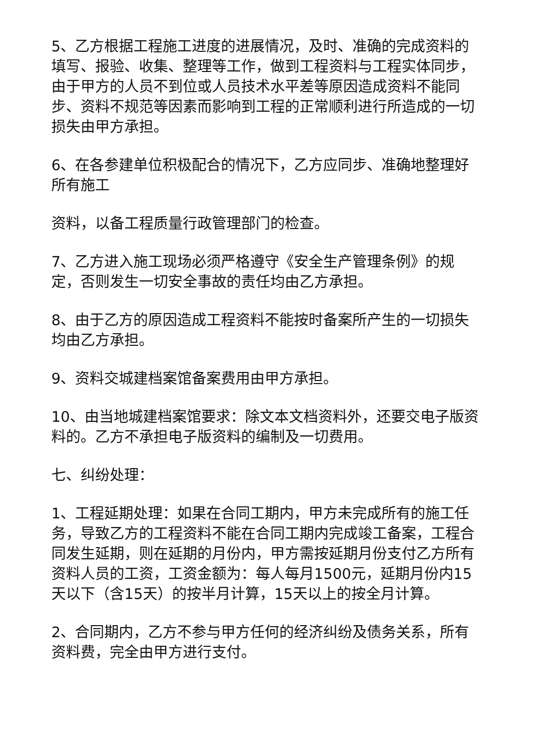5、乙方根据工程施工进度的进展情况，及时、准确的完成资料的填写、报验、收集、整理等工作，做到工程资料与工程实体同步，由于甲方的人员不到位或人员技术水平差等原因造成资料不能同步、资料不规范等因素而影响到工程的正常顺利进行所造成的一切损失由甲方承担。
6、在各参建单位积极配合的情况下，乙方应同步、准确地整理好所有施工
资料，以备工程质量行政管理部门的检查。
7、乙方进入施工现场必须严格遵守《安全生产管理条例》的规定，否则发生一切安全事故的责任均由乙方承担。
8、由于乙方的原因造成工程资料不能按时备案所产生的一切损失均由乙方承担。
9、资料交城建档案馆备案费用由甲方承担。
10、由当地城建档案馆要求：除文本文档资料外，还要交电子版资料的。乙方不承担电子版资料的编制及一切费用。
七、纠纷处理：
1、工程延期处理：如果在合同工期内，甲方未完成所有的施工任务，导致乙方的工程资料不能在合同工期内完成竣工备案，工程合同发生延期，则在延期的月份内，甲方需按延期月份支付乙方所有资料人员的工资，工资金额为：每人每月1500元，延期月份内15天以下（含15天）的按半月计算，15天以上的按全月计算。
2、合同期内，乙方不参与甲方任何的经济纠纷及债务关系，所有资料费，完全由甲方进行支付。